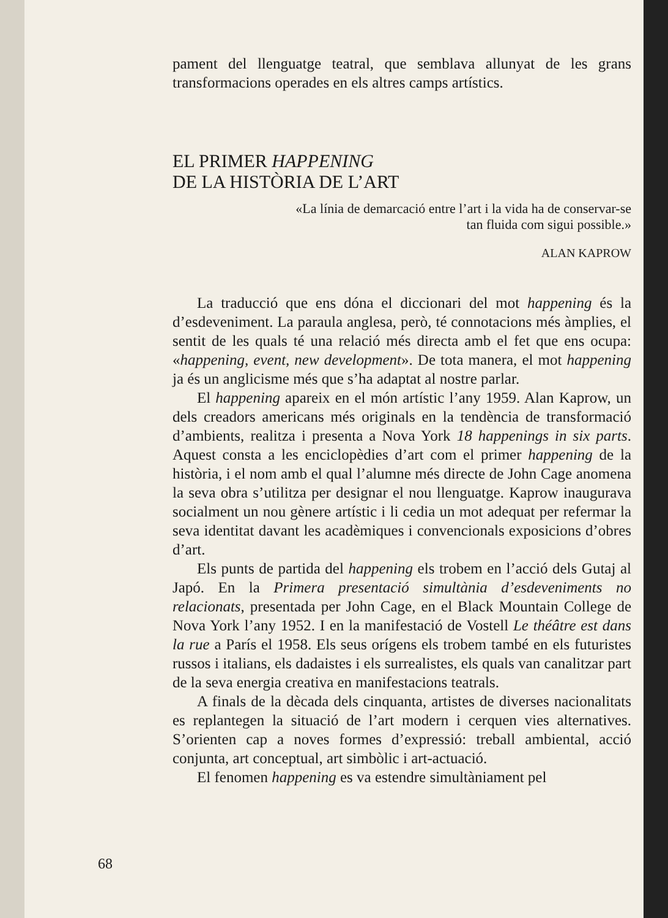pament del llenguatge teatral, que semblava allunyat de les grans transformacions operades en els altres camps artístics.
EL PRIMER HAPPENING
DE LA HISTÒRIA DE L’ART
«La línia de demarcació entre l’art i la vida ha de conservar-se tan fluida com sigui possible.»
ALAN KAPROW
La traducció que ens dóna el diccionari del mot happening és la d’esdeveniment. La paraula anglesa, però, té connotacions més àmplies, el sentit de les quals té una relació més directa amb el fet que ens ocupa: «happening, event, new development». De tota manera, el mot happening ja és un anglicisme més que s’ha adaptat al nostre parlar.
El happening apareix en el món artístic l’any 1959. Alan Kaprow, un dels creadors americans més originals en la tendència de transformació d’ambients, realitza i presenta a Nova York 18 happenings in six parts. Aquest consta a les enciclopèdies d’art com el primer happening de la història, i el nom amb el qual l’alumne més directe de John Cage anomena la seva obra s’utilitza per designar el nou llenguatge. Kaprow inaugurava socialment un nou gènere artístic i li cedia un mot adequat per refermar la seva identitat davant les acadèmiques i convencionals exposicions d’obres d’art.
Els punts de partida del happening els trobem en l’acció dels Gutaj al Japó. En la Primera presentació simultània d’esdeveniments no relacionats, presentada per John Cage, en el Black Mountain College de Nova York l’any 1952. I en la manifestació de Vostell Le théâtre est dans la rue a París el 1958. Els seus orígens els trobem també en els futuristes russos i italians, els dadaistes i els surrealistes, els quals van canalitzar part de la seva energia creativa en manifestacions teatrals.
A finals de la dècada dels cinquanta, artistes de diverses nacionalitats es replantegen la situació de l’art modern i cerquen vies alternatives. S’orienten cap a noves formes d’expressió: treball ambiental, acció conjunta, art conceptual, art simbòlic i art-actuació.
El fenomen happening es va estendre simultàniament pel
68